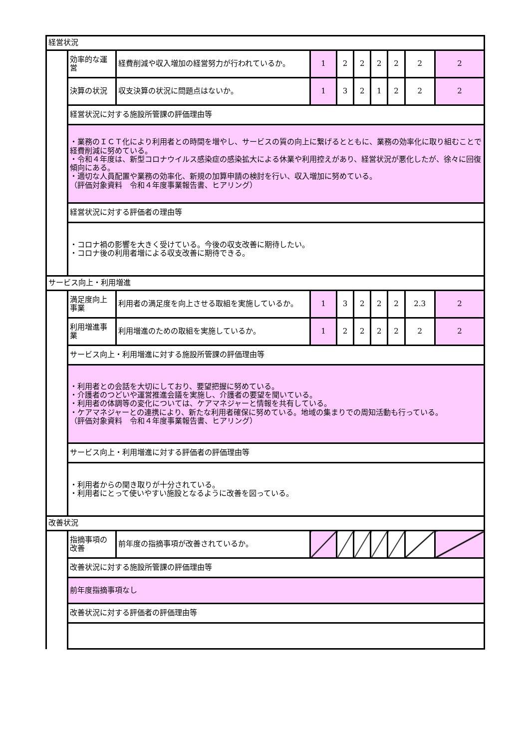| 経営状況 | | | | | | | | | |
| | 効率的な運営 | 経費削減や収入増加の経営努力が行われているか。 | 1 | 2 | 2 | 2 | 2 | 2 | 2 |
| | 決算の状況 | 収支決算の状況に問題点はないか。 | 1 | 3 | 2 | 1 | 2 | 2 | 2 |
| | 経営状況に対する施設所管課の評価理由等 | | | | | | | | |
| | ・業務のＩＣＴ化により利用者との時間を増やし、サービスの質の向上に繋げるとともに、業務の効率化に取り組むことで経費削減に努めている。 ・令和４年度は、新型コロナウイルス感染症の感染拡大による休業や利用控えがあり、経営状況が悪化したが、徐々に回復傾向にある。 ・適切な人員配置や業務の効率化、新規の加算申請の検討を行い、収入増加に努めている。 （評価対象資料 令和４年度事業報告書、ヒアリング） | | | | | | | | |
| | 経営状況に対する評価者の理由等 | | | | | | | | |
| | ・コロナ禍の影響を大きく受けている。今後の収支改善に期待したい。 ・コロナ後の利用者増による収支改善に期待できる。 | | | | | | | | |
| サービス向上・利用増進 | | | | | | | | | |
| | 満足度向上事業 | 利用者の満足度を向上させる取組を実施しているか。 | 1 | 3 | 2 | 2 | 2 | 2.3 | 2 |
| | 利用増進事業 | 利用増進のための取組を実施しているか。 | 1 | 2 | 2 | 2 | 2 | 2 | 2 |
| | サービス向上・利用増進に対する施設所管課の評価理由等 | | | | | | | | |
| | ・利用者との会話を大切にしており、要望把握に努めている。 ・介護者のつどいや運営推進会議を実施し、介護者の要望を聞いている。 ・利用者の体調等の変化については、ケアマネジャーと情報を共有している。 ・ケアマネジャーとの連携により、新たな利用者確保に努めている。地域の集まりでの周知活動も行っている。 （評価対象資料 令和４年度事業報告書、ヒアリング） | | | | | | | | |
| | サービス向上・利用増進に対する評価者の評価理由等 | | | | | | | | |
| | ・利用者からの聞き取りが十分されている。 ・利用者にとって使いやすい施設となるように改善を図っている。 | | | | | | | | |
| 改善状況 | | | | | | | | | |
| | 指摘事項の改善 | 前年度の指摘事項が改善されているか。 | | | | | | | |
| | 改善状況に対する施設所管課の評価理由等 | | | | | | | | |
| | 前年度指摘事項なし | | | | | | | | |
| | 改善状況に対する評価者の評価理由等 | | | | | | | | |